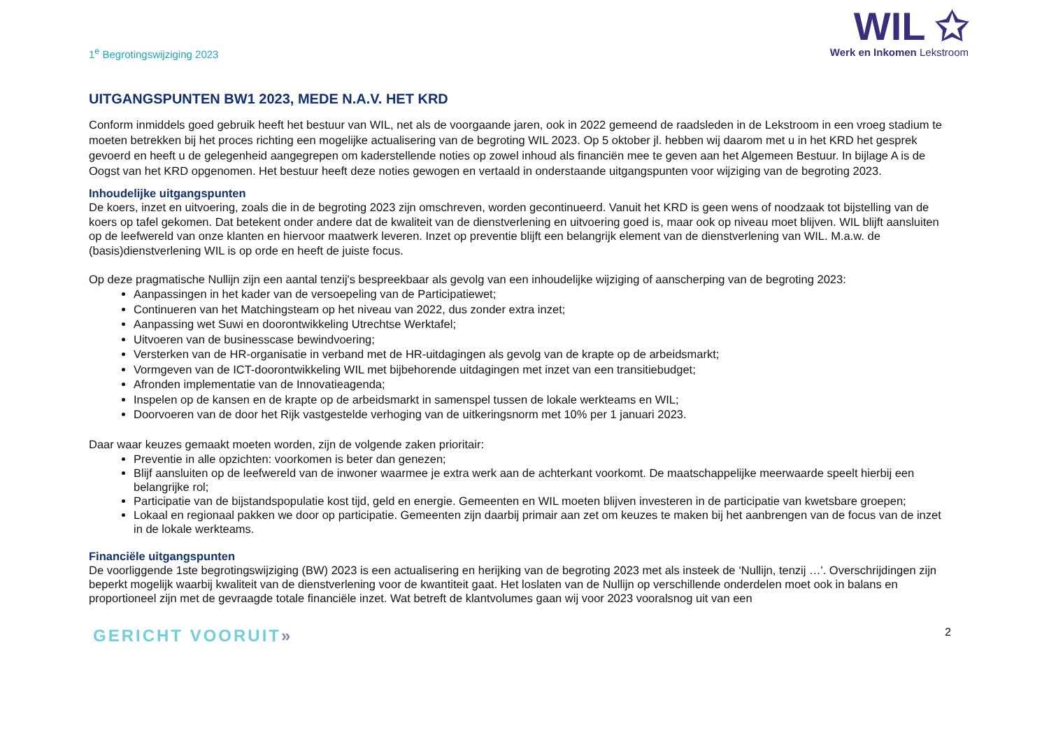1<sup>e</sup> Begrotingswijziging 2023
WIL ✩
Werk en Inkomen Lekstroom
UITGANGSPUNTEN BW1 2023, MEDE N.A.V. HET KRD
Conform inmiddels goed gebruik heeft het bestuur van WIL, net als de voorgaande jaren, ook in 2022 gemeend de raadsleden in de Lekstroom in een vroeg stadium te moeten betrekken bij het proces richting een mogelijke actualisering van de begroting WIL 2023. Op 5 oktober jl. hebben wij daarom met u in het KRD het gesprek gevoerd en heeft u de gelegenheid aangegrepen om kaderstellende noties op zowel inhoud als financiën mee te geven aan het Algemeen Bestuur. In bijlage A is de Oogst van het KRD opgenomen. Het bestuur heeft deze noties gewogen en vertaald in onderstaande uitgangspunten voor wijziging van de begroting 2023.
Inhoudelijke uitgangspunten
De koers, inzet en uitvoering, zoals die in de begroting 2023 zijn omschreven, worden gecontinueerd. Vanuit het KRD is geen wens of noodzaak tot bijstelling van de koers op tafel gekomen. Dat betekent onder andere dat de kwaliteit van de dienstverlening en uitvoering goed is, maar ook op niveau moet blijven. WIL blijft aansluiten op de leefwereld van onze klanten en hiervoor maatwerk leveren. Inzet op preventie blijft een belangrijk element van de dienstverlening van WIL. M.a.w. de (basis)dienstverlening WIL is op orde en heeft de juiste focus.
Op deze pragmatische Nullijn zijn een aantal tenzij's bespreekbaar als gevolg van een inhoudelijke wijziging of aanscherping van de begroting 2023:
Aanpassingen in het kader van de versoepeling van de Participatiewet;
Continueren van het Matchingsteam op het niveau van 2022, dus zonder extra inzet;
Aanpassing wet Suwi en doorontwikkeling Utrechtse Werktafel;
Uitvoeren van de businesscase bewindvoering;
Versterken van de HR-organisatie in verband met de HR-uitdagingen als gevolg van de krapte op de arbeidsmarkt;
Vormgeven van de ICT-doorontwikkeling WIL met bijbehorende uitdagingen met inzet van een transitiebudget;
Afronden implementatie van de Innovatieagenda;
Inspelen op de kansen en de krapte op de arbeidsmarkt in samenspel tussen de lokale werkteams en WIL;
Doorvoeren van de door het Rijk vastgestelde verhoging van de uitkeringsnorm met 10% per 1 januari 2023.
Daar waar keuzes gemaakt moeten worden, zijn de volgende zaken prioritair:
Preventie in alle opzichten: voorkomen is beter dan genezen;
Blijf aansluiten op de leefwereld van de inwoner waarmee je extra werk aan de achterkant voorkomt. De maatschappelijke meerwaarde speelt hierbij een belangrijke rol;
Participatie van de bijstandspopulatie kost tijd, geld en energie. Gemeenten en WIL moeten blijven investeren in de participatie van kwetsbare groepen;
Lokaal en regionaal pakken we door op participatie. Gemeenten zijn daarbij primair aan zet om keuzes te maken bij het aanbrengen van de focus van de inzet in de lokale werkteams.
Financiële uitgangspunten
De voorliggende 1ste begrotingswijziging (BW) 2023 is een actualisering en herijking van de begroting 2023 met als insteek de ‘Nullijn, tenzij …'. Overschrijdingen zijn beperkt mogelijk waarbij kwaliteit van de dienstverlening voor de kwantiteit gaat. Het loslaten van de Nullijn op verschillende onderdelen moet ook in balans en proportioneel zijn met de gevraagde totale financiële inzet. Wat betreft de klantvolumes gaan wij voor 2023 vooralsnog uit van een
GERICHT VOORUIT»
2